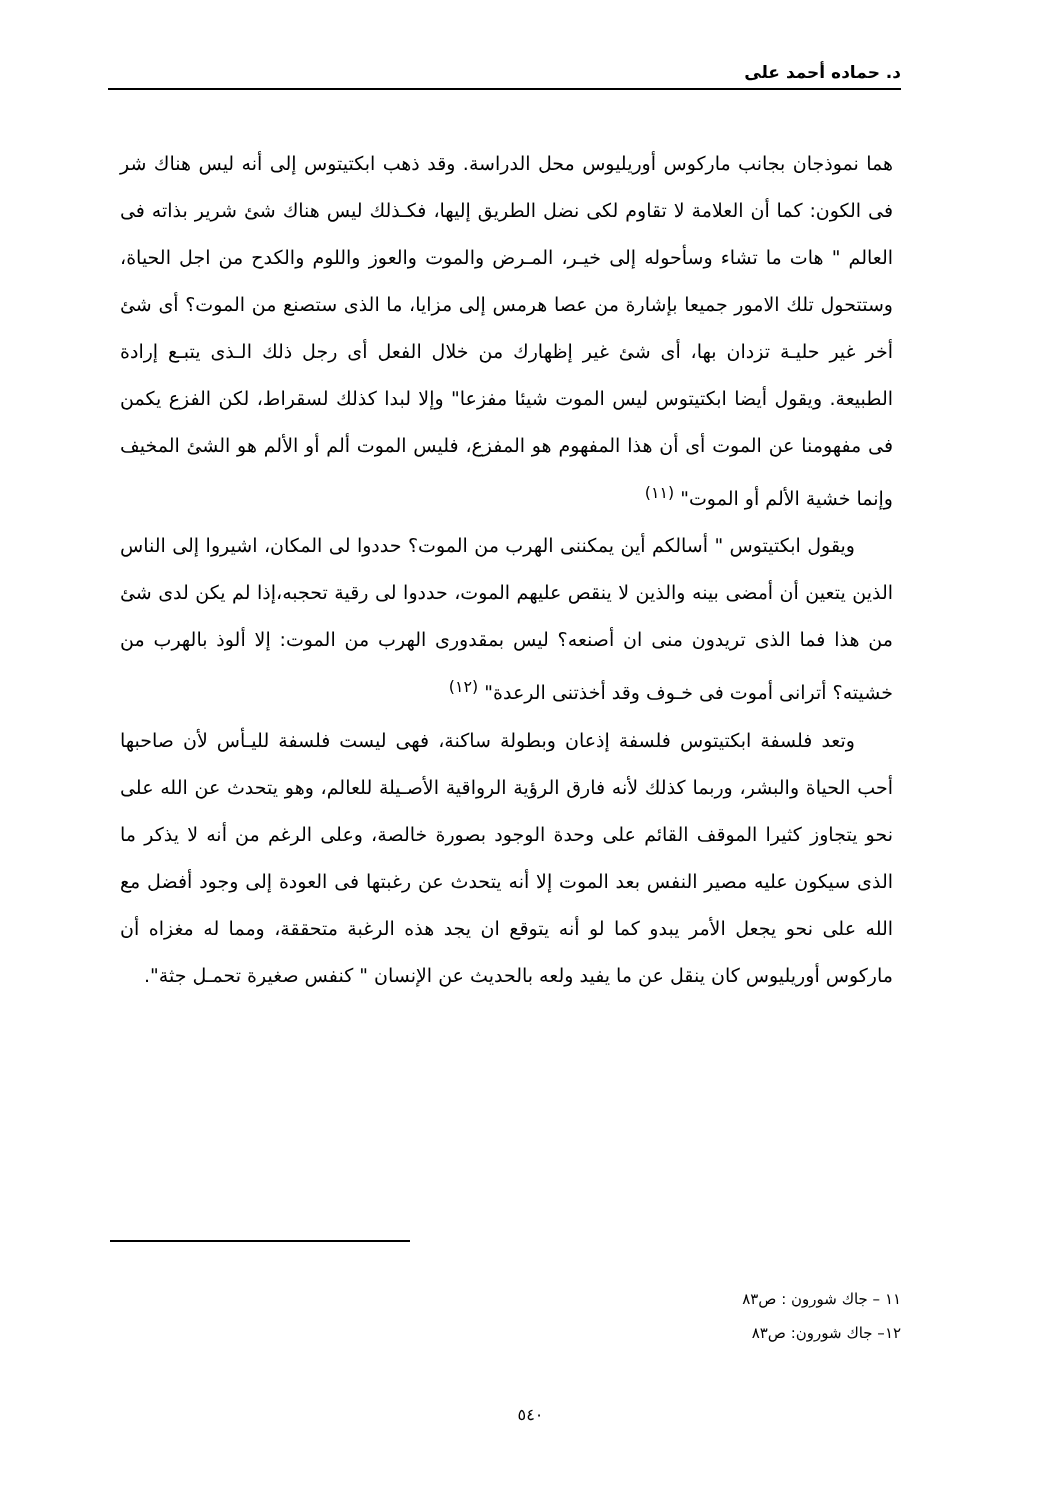د. حماده أحمد على
هما نموذجان بجانب ماركوس أوريليوس محل الدراسة. وقد ذهب ابكتيتوس إلى أنه ليس هناك شر فى الكون: كما أن العلامة لا تقاوم لكى نضل الطريق إليها، فكـذلك ليس هناك شئ شرير بذاته فى العالم " هات ما تشاء وسأحوله إلى خيـر، المـرض والموت والعوز واللوم والكدح من اجل الحياة، وستتحول تلك الامور جميعا بإشارة من عصا هرمس إلى مزايا، ما الذى ستصنع من الموت؟ أى شئ أخر غير حليـة تزدان بها، أى شئ غير إظهارك من خلال الفعل أى رجل ذلك الـذى يتبـع إرادة الطبيعة. ويقول أيضا ابكتيتوس ليس الموت شيئا مفزعا" وإلا لبدا كذلك لسقراط، لكن الفزع يكمن فى مفهومنا عن الموت أى أن هذا المفهوم هو المفزع، فليس الموت ألم أو الألم هو الشئ المخيف وإنما خشية الألم أو الموت" <sup>(١١)</sup>
  ويقول ابكتيتوس " أسالكم أين يمكننى الهرب من الموت؟ حددوا لى المكان، اشيروا إلى الناس الذين يتعين أن أمضى بينه والذين لا ينقص عليهم الموت، حددوا لى رقية تحجبه،إذا لم يكن لدى شئ من هذا فما الذى تريدون منى ان أصنعه؟ ليس بمقدورى الهرب من الموت: إلا ألوذ بالهرب من خشيته؟ أترانى أموت فى خـوف وقد أخذتنى الرعدة" <sup>(١٢)</sup>
  وتعد فلسفة ابكتيتوس فلسفة إذعان وبطولة ساكنة، فهى ليست فلسفة لليـأس لأن صاحبها أحب الحياة والبشر، وربما كذلك لأنه فارق الرؤية الرواقية الأصـيلة للعالم، وهو يتحدث عن الله على نحو يتجاوز كثيرا الموقف القائم على وحدة الوجود بصورة خالصة، وعلى الرغم من أنه لا يذكر ما الذى سيكون عليه مصير النفس بعد الموت إلا أنه يتحدث عن رغبتها فى العودة إلى وجود أفضل مع الله على نحو يجعل الأمر يبدو كما لو أنه يتوقع ان يجد هذه الرغبة متحققة، ومما له مغزاه أن ماركوس أوريليوس كان ينقل عن ما يفيد ولعه بالحديث عن الإنسان " كنفس صغيرة تحمـل جثة".
١١ – جاك شورون : ص٨٣
١٢– جاك شورون: ص٨٣
٥٤٠